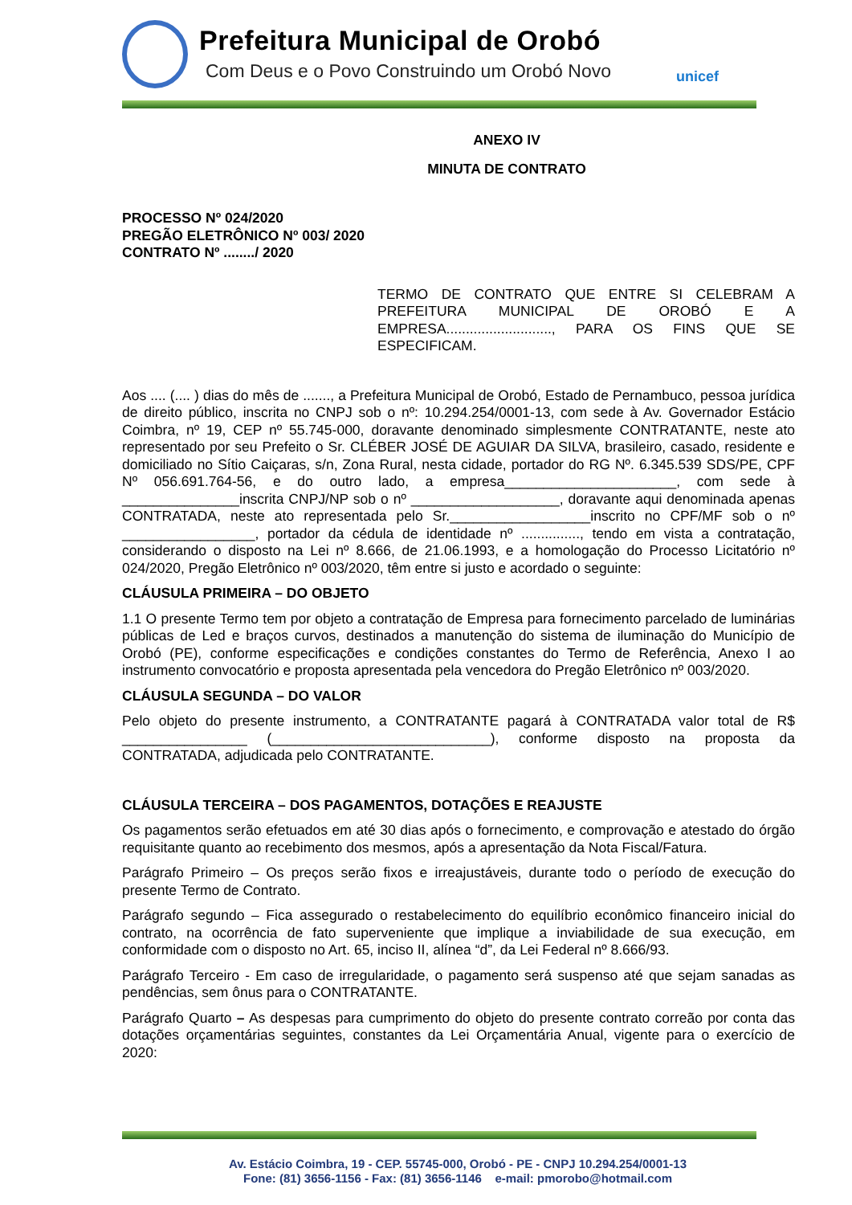Prefeitura Municipal de Orobó
Com Deus e o Povo Construindo um Orobó Novo
unicef
ANEXO IV
MINUTA DE CONTRATO
PROCESSO Nº 024/2020
PREGÃO ELETRÔNICO Nº 003/ 2020
CONTRATO Nº ......../ 2020
TERMO DE CONTRATO QUE ENTRE SI CELEBRAM A PREFEITURA MUNICIPAL DE OROBÓ E A EMPRESA..........................., PARA OS FINS QUE SE ESPECIFICAM.
Aos .... (.... ) dias do mês de ......., a Prefeitura Municipal de Orobó, Estado de Pernambuco, pessoa jurídica de direito público, inscrita no CNPJ sob o nº: 10.294.254/0001-13, com sede à Av. Governador Estácio Coimbra, nº 19, CEP nº 55.745-000, doravante denominado simplesmente CONTRATANTE, neste ato representado por seu Prefeito o Sr. CLÉBER JOSÉ DE AGUIAR DA SILVA, brasileiro, casado, residente e domiciliado no Sítio Caiçaras, s/n, Zona Rural, nesta cidade, portador do RG Nº. 6.345.539 SDS/PE, CPF Nº 056.691.764-56, e do outro lado, a empresa______________________, com sede à _______________inscrita CNPJ/NP sob o nº ___________________, doravante aqui denominada apenas CONTRATADA, neste ato representada pelo Sr.__________________inscrito no CPF/MF sob o nº _________________, portador da cédula de identidade nº ..............., tendo em vista a contratação, considerando o disposto na Lei nº 8.666, de 21.06.1993, e a homologação do Processo Licitatório nº 024/2020, Pregão Eletrônico nº 003/2020, têm entre si justo e acordado o seguinte:
CLÁUSULA PRIMEIRA – DO OBJETO
1.1 O presente Termo tem por objeto a contratação de Empresa para fornecimento parcelado de luminárias públicas de Led e braços curvos, destinados a manutenção do sistema de iluminação do Município de Orobó (PE), conforme especificações e condições constantes do Termo de Referência, Anexo I ao instrumento convocatório e proposta apresentada pela vencedora do Pregão Eletrônico nº 003/2020.
CLÁUSULA SEGUNDA – DO VALOR
Pelo objeto do presente instrumento, a CONTRATANTE pagará à CONTRATADA valor total de R$ ________________ (____________________________), conforme disposto na proposta da CONTRATADA, adjudicada pelo CONTRATANTE.
CLÁUSULA TERCEIRA – DOS PAGAMENTOS, DOTAÇÕES E REAJUSTE
Os pagamentos serão efetuados em até 30 dias após o fornecimento, e comprovação e atestado do órgão requisitante quanto ao recebimento dos mesmos, após a apresentação da Nota Fiscal/Fatura.
Parágrafo Primeiro – Os preços serão fixos e irreajustáveis, durante todo o período de execução do presente Termo de Contrato.
Parágrafo segundo – Fica assegurado o restabelecimento do equilíbrio econômico financeiro inicial do contrato, na ocorrência de fato superveniente que implique a inviabilidade de sua execução, em conformidade com o disposto no Art. 65, inciso II, alínea “d”, da Lei Federal nº 8.666/93.
Parágrafo Terceiro - Em caso de irregularidade, o pagamento será suspenso até que sejam sanadas as pendências, sem ônus para o CONTRATANTE.
Parágrafo Quarto – As despesas para cumprimento do objeto do presente contrato correão por conta das dotações orçamentárias seguintes, constantes da Lei Orçamentária Anual, vigente para o exercício de 2020:
Av. Estácio Coimbra, 19 - CEP. 55745-000, Orobó - PE - CNPJ 10.294.254/0001-13
Fone: (81) 3656-1156 - Fax: (81) 3656-1146 e-mail: pmorobo@hotmail.com